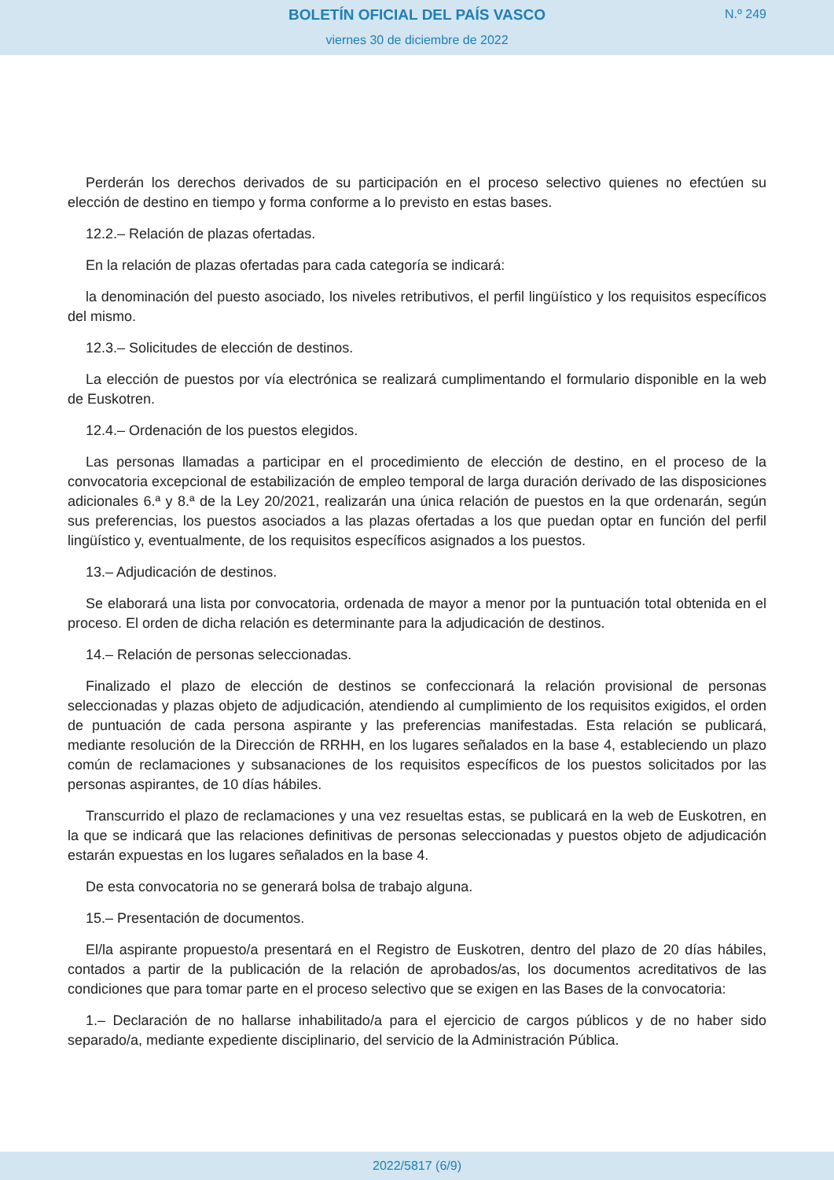BOLETÍN OFICIAL DEL PAÍS VASCO
viernes 30 de diciembre de 2022
N.º 249
Perderán los derechos derivados de su participación en el proceso selectivo quienes no efectúen su elección de destino en tiempo y forma conforme a lo previsto en estas bases.
12.2.– Relación de plazas ofertadas.
En la relación de plazas ofertadas para cada categoría se indicará:
la denominación del puesto asociado, los niveles retributivos, el perfil lingüístico y los requisitos específicos del mismo.
12.3.– Solicitudes de elección de destinos.
La elección de puestos por vía electrónica se realizará cumplimentando el formulario disponible en la web de Euskotren.
12.4.– Ordenación de los puestos elegidos.
Las personas llamadas a participar en el procedimiento de elección de destino, en el proceso de la convocatoria excepcional de estabilización de empleo temporal de larga duración derivado de las disposiciones adicionales 6.ª y 8.ª de la Ley 20/2021, realizarán una única relación de puestos en la que ordenarán, según sus preferencias, los puestos asociados a las plazas ofertadas a los que puedan optar en función del perfil lingüístico y, eventualmente, de los requisitos específicos asignados a los puestos.
13.– Adjudicación de destinos.
Se elaborará una lista por convocatoria, ordenada de mayor a menor por la puntuación total obtenida en el proceso. El orden de dicha relación es determinante para la adjudicación de destinos.
14.– Relación de personas seleccionadas.
Finalizado el plazo de elección de destinos se confeccionará la relación provisional de personas seleccionadas y plazas objeto de adjudicación, atendiendo al cumplimiento de los requisitos exigidos, el orden de puntuación de cada persona aspirante y las preferencias manifestadas. Esta relación se publicará, mediante resolución de la Dirección de RRHH, en los lugares señalados en la base 4, estableciendo un plazo común de reclamaciones y subsanaciones de los requisitos específicos de los puestos solicitados por las personas aspirantes, de 10 días hábiles.
Transcurrido el plazo de reclamaciones y una vez resueltas estas, se publicará en la web de Euskotren, en la que se indicará que las relaciones definitivas de personas seleccionadas y puestos objeto de adjudicación estarán expuestas en los lugares señalados en la base 4.
De esta convocatoria no se generará bolsa de trabajo alguna.
15.– Presentación de documentos.
El/la aspirante propuesto/a presentará en el Registro de Euskotren, dentro del plazo de 20 días hábiles, contados a partir de la publicación de la relación de aprobados/as, los documentos acreditativos de las condiciones que para tomar parte en el proceso selectivo que se exigen en las Bases de la convocatoria:
1.– Declaración de no hallarse inhabilitado/a para el ejercicio de cargos públicos y de no haber sido separado/a, mediante expediente disciplinario, del servicio de la Administración Pública.
2022/5817 (6/9)